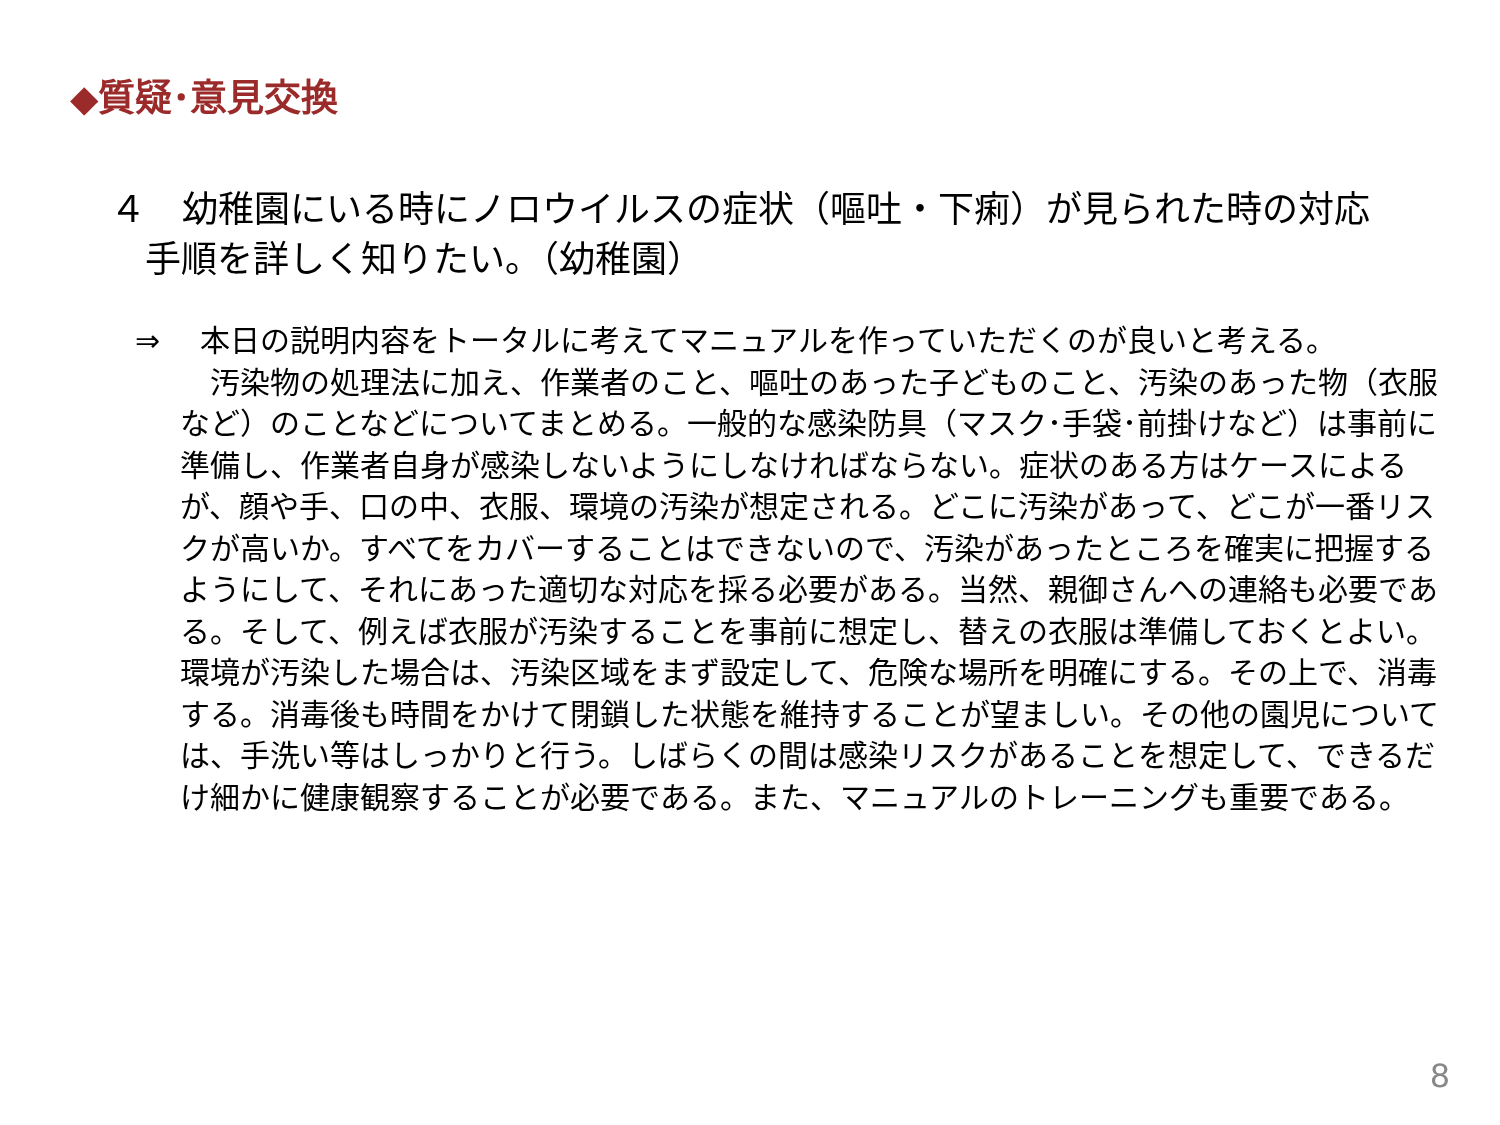◆質疑･意見交換
４　幼稚園にいる時にノロウイルスの症状（嘔吐・下痢）が見られた時の対応
手順を詳しく知りたい。（幼稚園）
⇒　 本日の説明内容をトータルに考えてマニュアルを作っていただくのが良いと考える。
　汚染物の処理法に加え、作業者のこと、嘔吐のあった子どものこと、汚染のあった物（衣服など）のことなどについてまとめる。一般的な感染防具（マスク･手袋･前掛けなど）は事前に準備し、作業者自身が感染しないようにしなければならない。症状のある方はケースによるが、顔や手、口の中、衣服、環境の汚染が想定される。どこに汚染があって、どこが一番リスクが高いか。すべてをカバーすることはできないので、汚染があったところを確実に把握するようにして、それにあった適切な対応を採る必要がある。当然、親御さんへの連絡も必要である。そして、例えば衣服が汚染することを事前に想定し、替えの衣服は準備しておくとよい。環境が汚染した場合は、汚染区域をまず設定して、危険な場所を明確にする。その上で、消毒する。消毒後も時間をかけて閉鎖した状態を維持することが望ましい。その他の園児については、手洗い等はしっかりと行う。しばらくの間は感染リスクがあることを想定して、できるだけ細かに健康観察することが必要である。また、マニュアルのトレーニングも重要である。
8